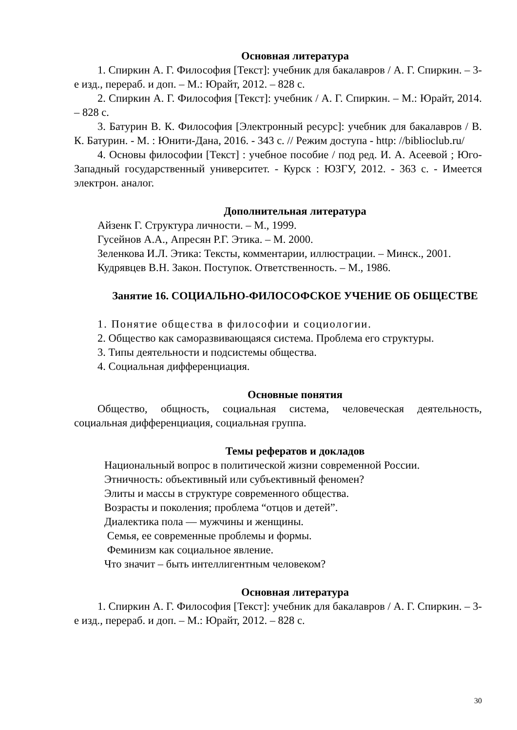Основная литература
1. Спиркин А. Г. Философия [Текст]: учебник для бакалавров / А. Г. Спиркин. – 3-е изд., перераб. и доп. – М.: Юрайт, 2012. – 828 с.
2. Спиркин А. Г. Философия [Текст]: учебник / А. Г. Спиркин. – М.: Юрайт, 2014. – 828 с.
3. Батурин В. К. Философия [Электронный ресурс]: учебник для бакалавров / В. К. Батурин. - М. : Юнити-Дана, 2016. - 343 с. // Режим доступа - http: //biblioclub.ru/
4. Основы философии [Текст] : учебное пособие / под ред. И. А. Асеевой ; Юго-Западный государственный университет. - Курск : ЮЗГУ, 2012. - 363 с. - Имеется электрон. аналог.
Дополнительная литература
Айзенк Г. Структура личности. – М., 1999.
Гусейнов А.А., Апресян Р.Г. Этика. – М. 2000.
Зеленкова И.Л. Этика: Тексты, комментарии, иллюстрации. – Минск., 2001.
Кудрявцев В.Н. Закон. Поступок. Ответственность. – М., 1986.
Занятие 16. СОЦИАЛЬНО-ФИЛОСОФСКОЕ УЧЕНИЕ ОБ ОБЩЕСТВЕ
1. Понятие общества в философии и социологии.
2. Общество как саморазвивающаяся система. Проблема его структуры.
3. Типы деятельности и подсистемы общества.
4. Социальная дифференциация.
Основные понятия
Общество, общность, социальная система, человеческая деятельность, социальная дифференциация, социальная группа.
Темы рефератов и докладов
Национальный вопрос в политической жизни современной России.
Этничность: объективный или субъективный феномен?
Элиты и массы в структуре современного общества.
Возрасты и поколения; проблема “отцов и детей”.
Диалектика пола — мужчины и женщины.
Семья, ее современные проблемы и формы.
Феминизм как социальное явление.
Что значит – быть интеллигентным человеком?
Основная литература
1. Спиркин А. Г. Философия [Текст]: учебник для бакалавров / А. Г. Спиркин. – 3-е изд., перераб. и доп. – М.: Юрайт, 2012. – 828 с.
30